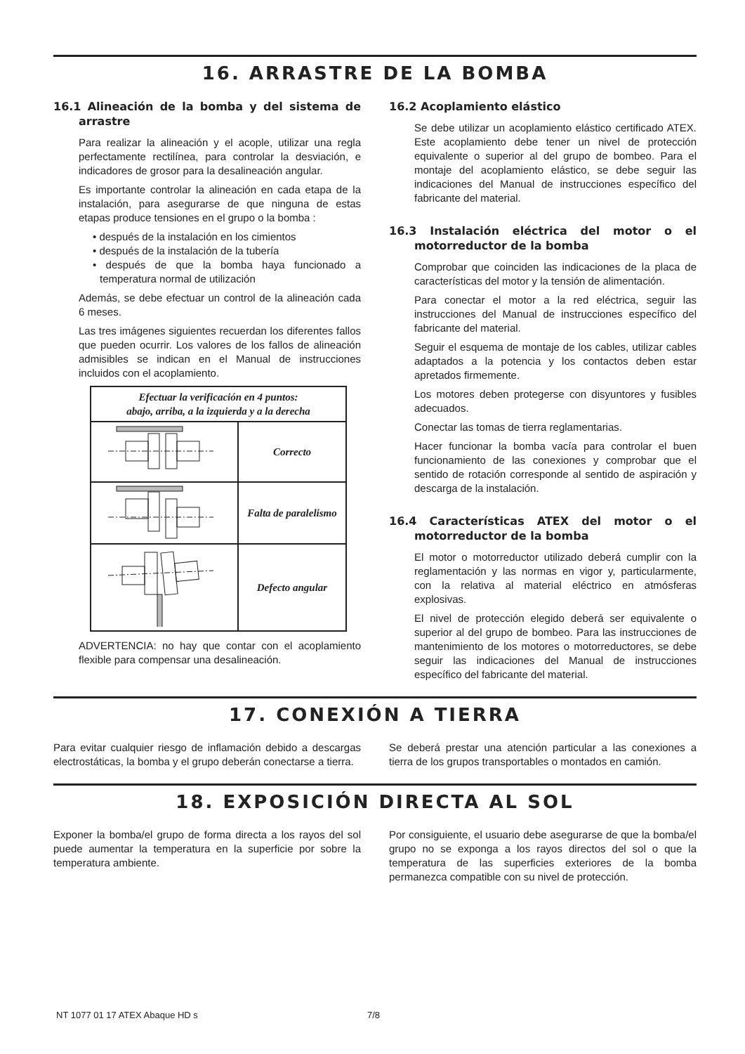16. ARRASTRE DE LA BOMBA
16.1 Alineación de la bomba y del sistema de arrastre
Para realizar la alineación y el acople, utilizar una regla perfectamente rectilínea, para controlar la desviación, e indicadores de grosor para la desalineación angular.
Es importante controlar la alineación en cada etapa de la instalación, para asegurarse de que ninguna de estas etapas produce tensiones en el grupo o la bomba :
• después de la instalación en los cimientos
• después de la instalación de la tubería
• después de que la bomba haya funcionado a temperatura normal de utilización
Además, se debe efectuar un control de la alineación cada 6 meses.
Las tres imágenes siguientes recuerdan los diferentes fallos que pueden ocurrir. Los valores de los fallos de alineación admisibles se indican en el Manual de instrucciones incluidos con el acoplamiento.
| Efectuar la verificación en 4 puntos: abajo, arriba, a la izquierda y a la derecha | |
| --- | --- |
| | Correcto |
| | Falta de paralelismo |
| | Defecto angular |
ADVERTENCIA: no hay que contar con el acoplamiento flexible para compensar una desalineación.
16.2 Acoplamiento elástico
Se debe utilizar un acoplamiento elástico certificado ATEX. Este acoplamiento debe tener un nivel de protección equivalente o superior al del grupo de bombeo. Para el montaje del acoplamiento elástico, se debe seguir las indicaciones del Manual de instrucciones específico del fabricante del material.
16.3 Instalación eléctrica del motor o el motorreductor de la bomba
Comprobar que coinciden las indicaciones de la placa de características del motor y la tensión de alimentación.
Para conectar el motor a la red eléctrica, seguir las instrucciones del Manual de instrucciones específico del fabricante del material.
Seguir el esquema de montaje de los cables, utilizar cables adaptados a la potencia y los contactos deben estar apretados firmemente.
Los motores deben protegerse con disyuntores y fusibles adecuados.
Conectar las tomas de tierra reglamentarias.
Hacer funcionar la bomba vacía para controlar el buen funcionamiento de las conexiones y comprobar que el sentido de rotación corresponde al sentido de aspiración y descarga de la instalación.
16.4 Características ATEX del motor o el motorreductor de la bomba
El motor o motorreductor utilizado deberá cumplir con la reglamentación y las normas en vigor y, particularmente, con la relativa al material eléctrico en atmósferas explosivas.
El nivel de protección elegido deberá ser equivalente o superior al del grupo de bombeo. Para las instrucciones de mantenimiento de los motores o motorreductores, se debe seguir las indicaciones del Manual de instrucciones específico del fabricante del material.
17. CONEXIÓN A TIERRA
Para evitar cualquier riesgo de inflamación debido a descargas electrostáticas, la bomba y el grupo deberán conectarse a tierra.
Se deberá prestar una atención particular a las conexiones a tierra de los grupos transportables o montados en camión.
18. EXPOSICIÓN DIRECTA AL SOL
Exponer la bomba/el grupo de forma directa a los rayos del sol puede aumentar la temperatura en la superficie por sobre la temperatura ambiente.
Por consiguiente, el usuario debe asegurarse de que la bomba/el grupo no se exponga a los rayos directos del sol o que la temperatura de las superficies exteriores de la bomba permanezca compatible con su nivel de protección.
NT 1077 01 17 ATEX Abaque HD s 7/8